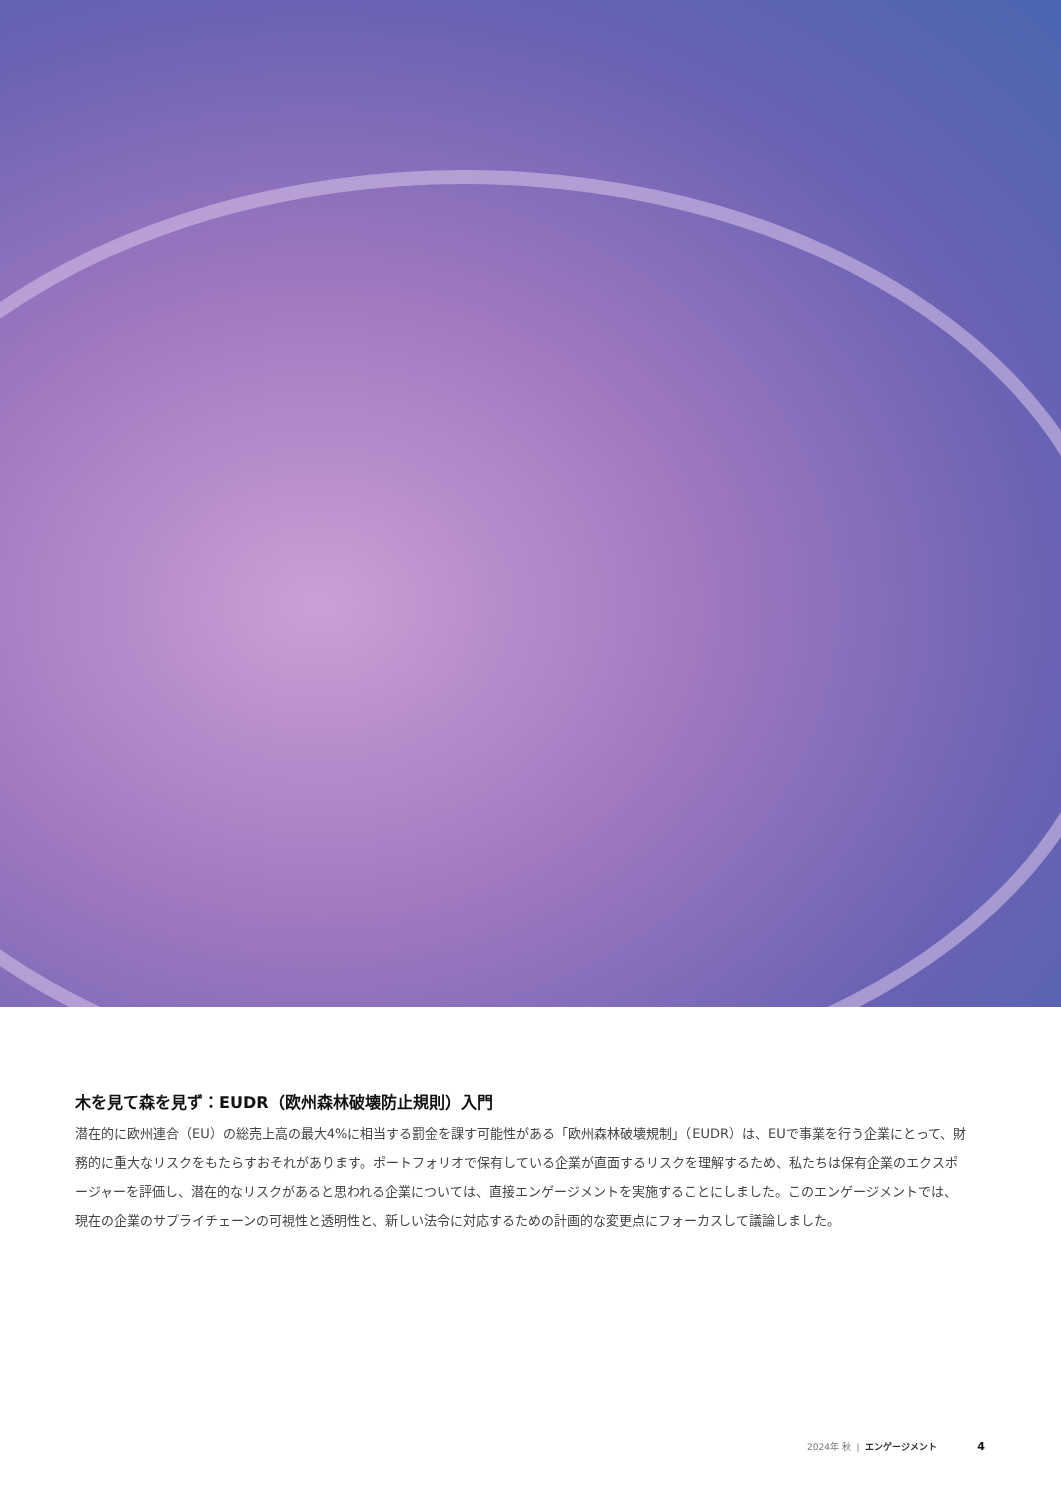木を見て森を見ず：EUDR（欧州森林破壊防止規則）入門
潜在的に欧州連合（EU）の総売上高の最大4%に相当する罰金を課す可能性がある「欧州森林破壊規制」（EUDR）は、EUで事業を行う企業にとって、財務的に重大なリスクをもたらすおそれがあります。ポートフォリオで保有している企業が直面するリスクを理解するため、私たちは保有企業のエクスポージャーを評価し、潜在的なリスクがあると思われる企業については、直接エンゲージメントを実施することにしました。このエンゲージメントでは、現在の企業のサプライチェーンの可視性と透明性と、新しい法令に対応するための計画的な変更点にフォーカスして議論しました。
2024年 秋 | エンゲージメント 4